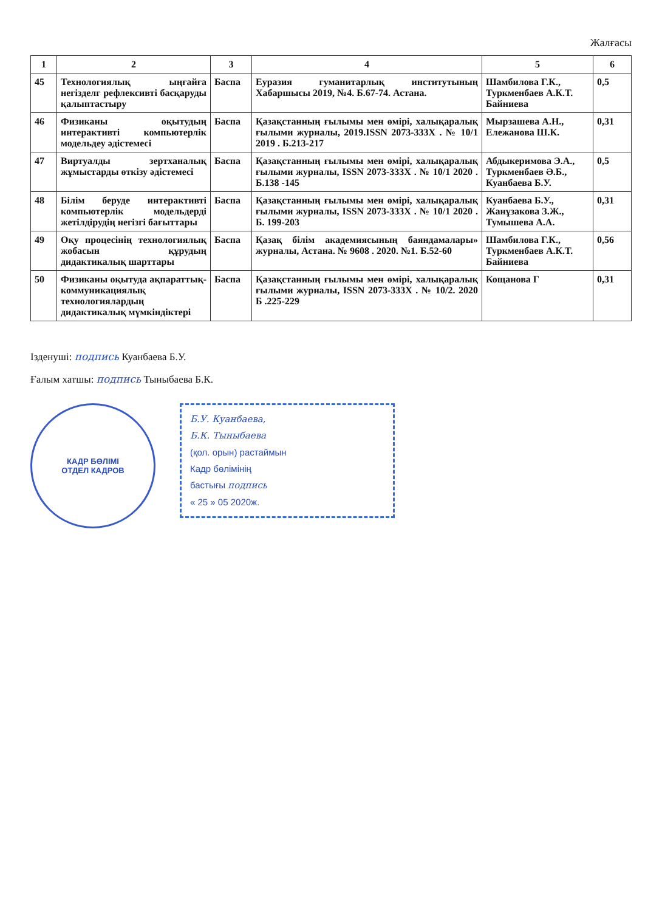Жалғасы
| 1 | 2 | 3 | 4 | 5 | 6 |
| --- | --- | --- | --- | --- | --- |
| 45 | Технологиялық ыңғайға негізделг рефлексивті басқаруды қалыптастыру | Баспа | Еуразия гуманитарлық институтының Хабаршысы 2019, №4. Б.67-74. Астана. | Шамбилова Г.К., Туркменбаев А.К.Т. Байниева | 0,5 |
| 46 | Физиканы оқытудың интерактивті компьютерлік модельдеу әдістемесі | Баспа | Қазақстанның ғылымы мен өмірі, халықаралық ғылыми журналы, 2019.ISSN 2073-333X . № 10/1 2019 . Б.213-217 | Мырзашева А.Н., Ележанова Ш.К. | 0,31 |
| 47 | Виртуалды зертханалық жұмыстарды өткізу әдістемесі | Баспа | Қазақстанның ғылымы мен өмірі, халықаралық ғылыми журналы, ISSN 2073-333X . № 10/1 2020 . Б.138 -145 | Абдыкеримова Э.А., Туркменбаев Ә.Б., Куанбаева Б.У. | 0,5 |
| 48 | Білім беруде интерактивті компьютерлік модельдерді жетілдірудің негізгі бағыттары | Баспа | Қазақстанның ғылымы мен өмірі, халықаралық ғылыми журналы, ISSN 2073-333X . № 10/1 2020 . Б. 199-203 | Куанбаева Б.У., Жанұзакова З.Ж., Тумышева А.А. | 0,31 |
| 49 | Оқу процесінің технологиялық жобасын құрудың дидактикалық шарттары | Баспа | Қазақ білім академиясының баяндамалары» журналы, Астана. № 9608 . 2020. №1. Б.52-60 | Шамбилова Г.К., Туркменбаев А.К.Т. Байниева | 0,56 |
| 50 | Физиканы оқытуда ақпараттық- коммуникациялық технологиялардың дидактикалық мүмкіндіктері | Баспа | Қазақстанның ғылымы мен өмірі, халықаралық ғылыми журналы, ISSN 2073-333X . № 10/2. 2020 Б .225-229 | Кощанова Г | 0,31 |
Ізденуші: подпись Куанбаева Б.У.
Ғалым хатшы: подпись Тыныбаева Б.К.
КАДР БӨЛІМІ
ОТДЕЛ КАДРОВ
Б.У. Куанбаева,
Б.К. Тыныбаева
(қол. орын) растаймын
Кадр бөлімінің
бастығы подпись
« 25 » 05 2020ж.